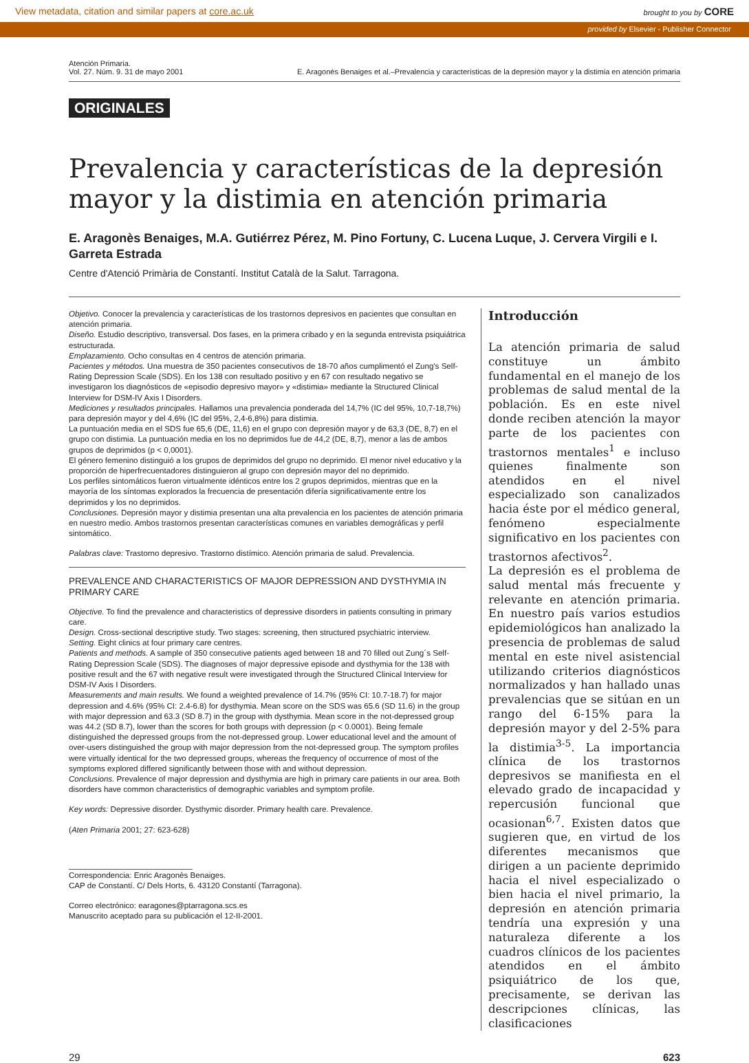View metadata, citation and similar papers at core.ac.uk brought to you by CORE
provided by Elsevier - Publisher Connector
Atención Primaria.
Vol. 27. Núm. 9. 31 de mayo 2001
E. Aragonès Benaiges et al.–Prevalencia y características de la depresión mayor y la distimia en atención primaria
ORIGINALES
Prevalencia y características de la depresión mayor y la distimia en atención primaria
E. Aragonès Benaiges, M.A. Gutiérrez Pérez, M. Pino Fortuny, C. Lucena Luque, J. Cervera Virgili e I. Garreta Estrada
Centre d'Atenció Primària de Constantí. Institut Català de la Salut. Tarragona.
Objetivo. Conocer la prevalencia y características de los trastornos depresivos en pacientes que consultan en atención primaria.
Diseño. Estudio descriptivo, transversal. Dos fases, en la primera cribado y en la segunda entrevista psiquiátrica estructurada.
Emplazamiento. Ocho consultas en 4 centros de atención primaria.
Pacientes y métodos. Una muestra de 350 pacientes consecutivos de 18-70 años cumplimentó el Zung's Self-Rating Depression Scale (SDS). En los 138 con resultado positivo y en 67 con resultado negativo se investigaron los diagnósticos de «episodio depresivo mayor» y «distimia» mediante la Structured Clinical Interview for DSM-IV Axis I Disorders.
Mediciones y resultados principales. Hallamos una prevalencia ponderada del 14,7% (IC del 95%, 10,7-18,7%) para depresión mayor y del 4,6% (IC del 95%, 2,4-6,8%) para distimia.
La puntuación media en el SDS fue 65,6 (DE, 11,6) en el grupo con depresión mayor y de 63,3 (DE, 8,7) en el grupo con distimia. La puntuación media en los no deprimidos fue de 44,2 (DE, 8,7), menor a las de ambos grupos de deprimidos (p < 0,0001).
El género femenino distinguió a los grupos de deprimidos del grupo no deprimido. El menor nivel educativo y la proporción de hiperfrecuentadores distinguieron al grupo con depresión mayor del no deprimido.
Los perfiles sintomáticos fueron virtualmente idénticos entre los 2 grupos deprimidos, mientras que en la mayoría de los síntomas explorados la frecuencia de presentación difería significativamente entre los deprimidos y los no deprimidos.
Conclusiones. Depresión mayor y distimia presentan una alta prevalencia en los pacientes de atención primaria en nuestro medio. Ambos trastornos presentan características comunes en variables demográficas y perfil sintomático.
Palabras clave: Trastorno depresivo. Trastorno distímico. Atención primaria de salud. Prevalencia.
PREVALENCE AND CHARACTERISTICS OF MAJOR DEPRESSION AND DYSTHYMIA IN PRIMARY CARE
Objective. To find the prevalence and characteristics of depressive disorders in patients consulting in primary care.
Design. Cross-sectional descriptive study. Two stages: screening, then structured psychiatric interview.
Setting. Eight clinics at four primary care centres.
Patients and methods. A sample of 350 consecutive patients aged between 18 and 70 filled out Zung´s Self-Rating Depression Scale (SDS). The diagnoses of major depressive episode and dysthymia for the 138 with positive result and the 67 with negative result were investigated through the Structured Clinical Interview for DSM-IV Axis I Disorders.
Measurements and main results. We found a weighted prevalence of 14.7% (95% CI: 10.7-18.7) for major depression and 4.6% (95% CI: 2.4-6.8) for dysthymia. Mean score on the SDS was 65.6 (SD 11.6) in the group with major depression and 63.3 (SD 8.7) in the group with dysthymia. Mean score in the not-depressed group was 44.2 (SD 8.7), lower than the scores for both groups with depression (p < 0.0001). Being female distinguished the depressed groups from the not-depressed group. Lower educational level and the amount of over-users distinguished the group with major depression from the not-depressed group. The symptom profiles were virtually identical for the two depressed groups, whereas the frequency of occurrence of most of the symptoms explored differed significantly between those with and without depression.
Conclusions. Prevalence of major depression and dysthymia are high in primary care patients in our area. Both disorders have common characteristics of demographic variables and symptom profile.
Key words: Depressive disorder. Dysthymic disorder. Primary health care. Prevalence.
(Aten Primaria 2001; 27: 623-628)
Correspondencia: Enric Aragonès Benaiges.
CAP de Constantí. C/ Dels Horts, 6. 43120 Constantí (Tarragona).
Correo electrónico: earagones@ptarragona.scs.es
Manuscrito aceptado para su publicación el 12-II-2001.
Introducción
La atención primaria de salud constituye un ámbito fundamental en el manejo de los problemas de salud mental de la población. Es en este nivel donde reciben atención la mayor parte de los pacientes con trastornos mentales<sup>1</sup> e incluso quienes finalmente son atendidos en el nivel especializado son canalizados hacia éste por el médico general, fenómeno especialmente significativo en los pacientes con trastornos afectivos<sup>2</sup>.
La depresión es el problema de salud mental más frecuente y relevante en atención primaria. En nuestro país varios estudios epidemiológicos han analizado la presencia de problemas de salud mental en este nivel asistencial utilizando criterios diagnósticos normalizados y han hallado unas prevalencias que se sitúan en un rango del 6-15% para la depresión mayor y del 2-5% para la distimia<sup>3-5</sup>. La importancia clínica de los trastornos depresivos se manifiesta en el elevado grado de incapacidad y repercusión funcional que ocasionan<sup>6,7</sup>. Existen datos que sugieren que, en virtud de los diferentes mecanismos que dirigen a un paciente deprimido hacia el nivel especializado o bien hacia el nivel primario, la depresión en atención primaria tendría una expresión y una naturaleza diferente a los cuadros clínicos de los pacientes atendidos en el ámbito psiquiátrico de los que, precisamente, se derivan las descripciones clínicas, las clasificaciones
29 623